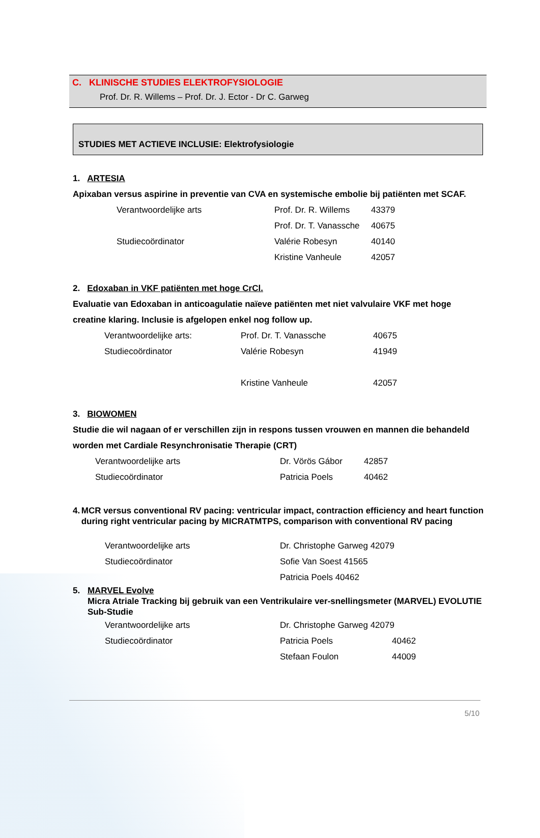C. KLINISCHE STUDIES ELEKTROFYSIOLOGIE
Prof. Dr. R. Willems – Prof. Dr. J. Ector - Dr C. Garweg
STUDIES MET ACTIEVE INCLUSIE: Elektrofysiologie
1. ARTESIA
Apixaban versus aspirine in preventie van CVA en systemische embolie bij patiënten met SCAF.
Verantwoordelijke arts Prof. Dr. R. Willems 43379
Prof. Dr. T. Vanassche 40675
Studiecoördinator Valérie Robesyn 40140
Kristine Vanheule 42057
2. Edoxaban in VKF patiënten met hoge CrCl.
Evaluatie van Edoxaban in anticoagulatie naïeve patiënten met niet valvulaire VKF met hoge creatine klaring. Inclusie is afgelopen enkel nog follow up.
Verantwoordelijke arts: Prof. Dr. T. Vanassche 40675
Studiecoördinator Valérie Robesyn 41949
Kristine Vanheule 42057
3. BIOWOMEN
Studie die wil nagaan of er verschillen zijn in respons tussen vrouwen en mannen die behandeld worden met Cardiale Resynchronisatie Therapie (CRT)
Verantwoordelijke arts Dr. Vörös Gábor 42857
Studiecoördinator Patricia Poels 40462
4. MCR versus conventional RV pacing: ventricular impact, contraction efficiency and heart function during right ventricular pacing by MICRATMTPS, comparison with conventional RV pacing
Verantwoordelijke arts Dr. Christophe Garweg 42079
Studiecoördinator Sofie Van Soest 41565
Patricia Poels 40462
5. MARVEL Evolve
Micra Atriale Tracking bij gebruik van een Ventrikulaire ver-snellingsmeter (MARVEL) EVOLUTIE Sub-Studie
Verantwoordelijke arts Dr. Christophe Garweg 42079
Studiecoördinator Patricia Poels 40462
Stefaan Foulon 44009
5/10